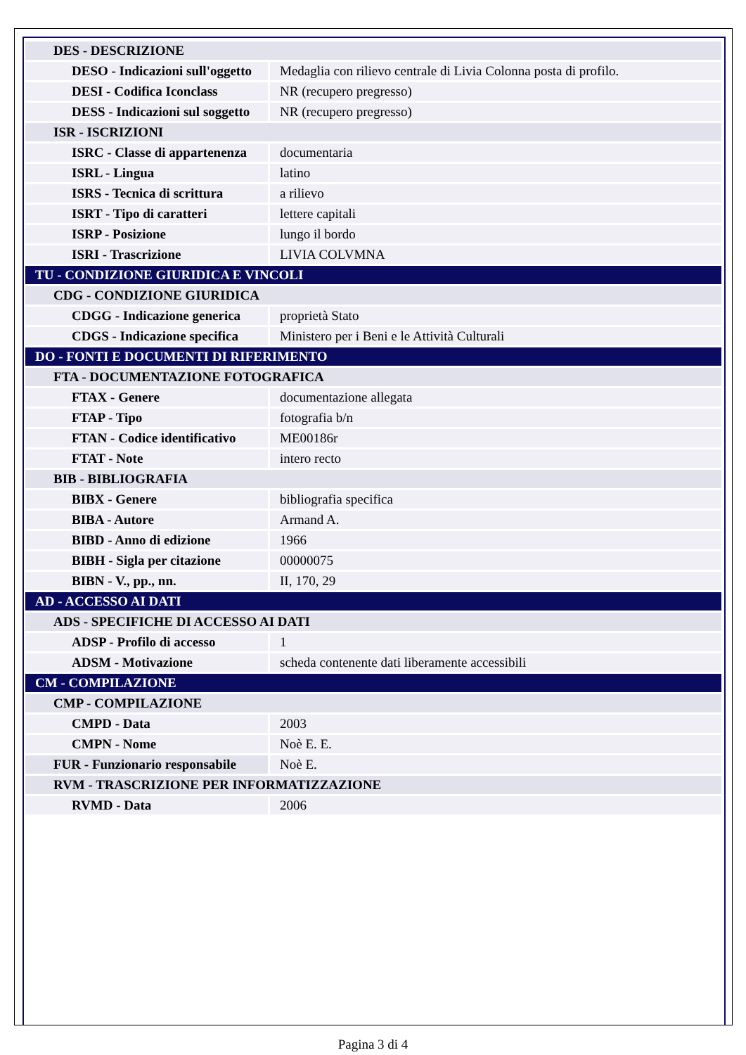| DES - DESCRIZIONE | |
| DESO - Indicazioni sull'oggetto | Medaglia con rilievo centrale di Livia Colonna posta di profilo. |
| DESI - Codifica Iconclass | NR (recupero pregresso) |
| DESS - Indicazioni sul soggetto | NR (recupero pregresso) |
| ISR - ISCRIZIONI | |
| ISRC - Classe di appartenenza | documentaria |
| ISRL - Lingua | latino |
| ISRS - Tecnica di scrittura | a rilievo |
| ISRT - Tipo di caratteri | lettere capitali |
| ISRP - Posizione | lungo il bordo |
| ISRI - Trascrizione | LIVIA COLVMNA |
| TU - CONDIZIONE GIURIDICA E VINCOLI | |
| CDG - CONDIZIONE GIURIDICA | |
| CDGG - Indicazione generica | proprietà Stato |
| CDGS - Indicazione specifica | Ministero per i Beni e le Attività Culturali |
| DO - FONTI E DOCUMENTI DI RIFERIMENTO | |
| FTA - DOCUMENTAZIONE FOTOGRAFICA | |
| FTAX - Genere | documentazione allegata |
| FTAP - Tipo | fotografia b/n |
| FTAN - Codice identificativo | ME00186r |
| FTAT - Note | intero recto |
| BIB - BIBLIOGRAFIA | |
| BIBX - Genere | bibliografia specifica |
| BIBA - Autore | Armand A. |
| BIBD - Anno di edizione | 1966 |
| BIBH - Sigla per citazione | 00000075 |
| BIBN - V., pp., nn. | II, 170, 29 |
| AD - ACCESSO AI DATI | |
| ADS - SPECIFICHE DI ACCESSO AI DATI | |
| ADSP - Profilo di accesso | 1 |
| ADSM - Motivazione | scheda contenente dati liberamente accessibili |
| CM - COMPILAZIONE | |
| CMP - COMPILAZIONE | |
| CMPD - Data | 2003 |
| CMPN - Nome | Noè E. E. |
| FUR - Funzionario responsabile | Noè E. |
| RVM - TRASCRIZIONE PER INFORMATIZZAZIONE | |
| RVMD - Data | 2006 |
Pagina 3 di 4